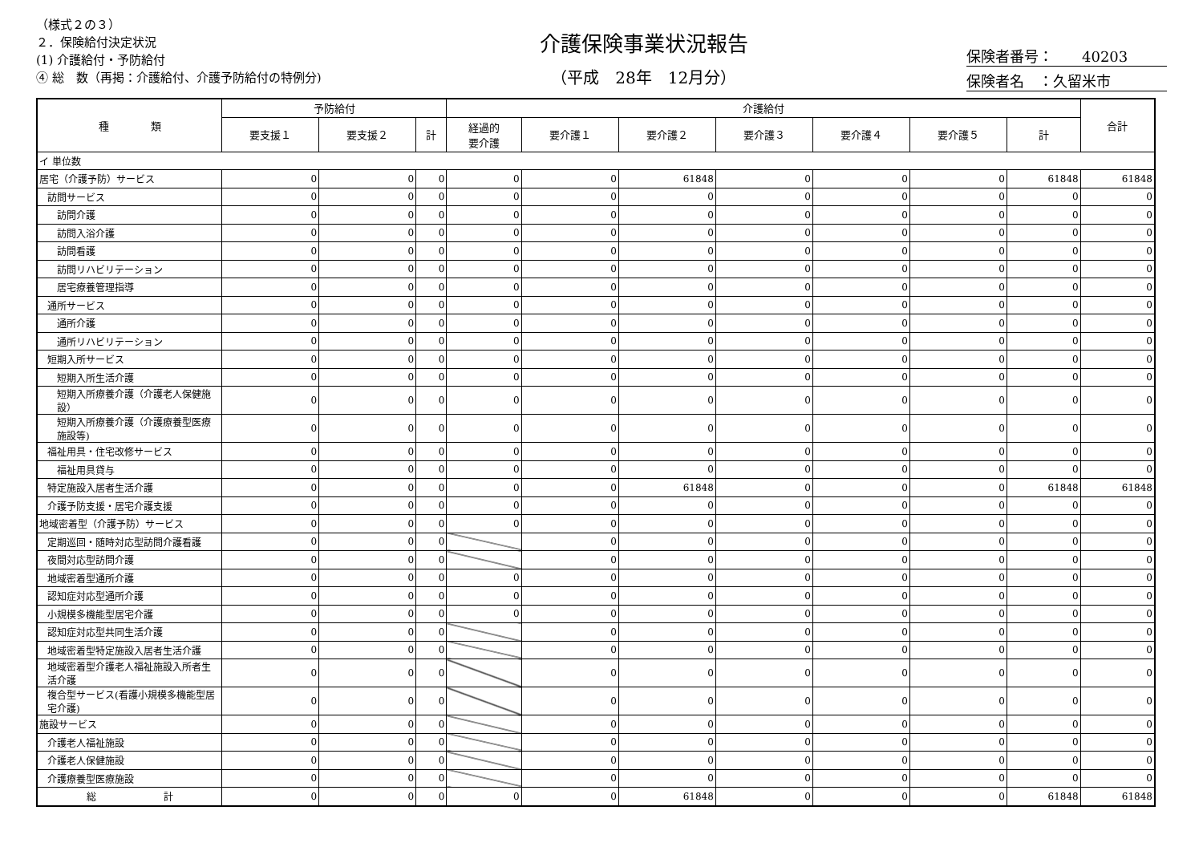（様式２の３）
２．保険給付決定状況
(1) 介護給付・予防給付
④ 総　数（再掲：介護給付、介護予防給付の特例分)
介護保険事業状況報告
（平成　28年　12月分）
保険者番号：　　40203
保険者名　：久留米市
| 種 類 | 予防給付 | | | 介護給付 | | | | | | | 合計 |
| --- | --- | --- | --- | --- | --- | --- | --- | --- | --- | --- | --- |
| | 要支援１ | 要支援２ | 計 | 経過的 要介護 | 要介護１ | 要介護２ | 要介護３ | 要介護４ | 要介護５ | 計 | |
| イ 単位数 | | | | | | | | | | | |
| 居宅（介護予防）サービス | 0 | 0 | 0 | 0 | 0 | 61848 | 0 | 0 | 0 | 61848 | 61848 |
| 訪問サービス | 0 | 0 | 0 | 0 | 0 | 0 | 0 | 0 | 0 | 0 | 0 |
| 訪問介護 | 0 | 0 | 0 | 0 | 0 | 0 | 0 | 0 | 0 | 0 | 0 |
| 訪問入浴介護 | 0 | 0 | 0 | 0 | 0 | 0 | 0 | 0 | 0 | 0 | 0 |
| 訪問看護 | 0 | 0 | 0 | 0 | 0 | 0 | 0 | 0 | 0 | 0 | 0 |
| 訪問リハビリテーション | 0 | 0 | 0 | 0 | 0 | 0 | 0 | 0 | 0 | 0 | 0 |
| 居宅療養管理指導 | 0 | 0 | 0 | 0 | 0 | 0 | 0 | 0 | 0 | 0 | 0 |
| 通所サービス | 0 | 0 | 0 | 0 | 0 | 0 | 0 | 0 | 0 | 0 | 0 |
| 通所介護 | 0 | 0 | 0 | 0 | 0 | 0 | 0 | 0 | 0 | 0 | 0 |
| 通所リハビリテーション | 0 | 0 | 0 | 0 | 0 | 0 | 0 | 0 | 0 | 0 | 0 |
| 短期入所サービス | 0 | 0 | 0 | 0 | 0 | 0 | 0 | 0 | 0 | 0 | 0 |
| 短期入所生活介護 | 0 | 0 | 0 | 0 | 0 | 0 | 0 | 0 | 0 | 0 | 0 |
| 短期入所療養介護（介護老人保健施設） | 0 | 0 | 0 | 0 | 0 | 0 | 0 | 0 | 0 | 0 | 0 |
| 短期入所療養介護（介護療養型医療施設等) | 0 | 0 | 0 | 0 | 0 | 0 | 0 | 0 | 0 | 0 | 0 |
| 福祉用具・住宅改修サービス | 0 | 0 | 0 | 0 | 0 | 0 | 0 | 0 | 0 | 0 | 0 |
| 福祉用具貸与 | 0 | 0 | 0 | 0 | 0 | 0 | 0 | 0 | 0 | 0 | 0 |
| 特定施設入居者生活介護 | 0 | 0 | 0 | 0 | 0 | 61848 | 0 | 0 | 0 | 61848 | 61848 |
| 介護予防支援・居宅介護支援 | 0 | 0 | 0 | 0 | 0 | 0 | 0 | 0 | 0 | 0 | 0 |
| 地域密着型（介護予防）サービス | 0 | 0 | 0 | 0 | 0 | 0 | 0 | 0 | 0 | 0 | 0 |
| 定期巡回・随時対応型訪問介護看護 | 0 | 0 | 0 | | 0 | 0 | 0 | 0 | 0 | 0 | 0 |
| 夜間対応型訪問介護 | 0 | 0 | 0 | | 0 | 0 | 0 | 0 | 0 | 0 | 0 |
| 地域密着型通所介護 | 0 | 0 | 0 | 0 | 0 | 0 | 0 | 0 | 0 | 0 | 0 |
| 認知症対応型通所介護 | 0 | 0 | 0 | 0 | 0 | 0 | 0 | 0 | 0 | 0 | 0 |
| 小規模多機能型居宅介護 | 0 | 0 | 0 | 0 | 0 | 0 | 0 | 0 | 0 | 0 | 0 |
| 認知症対応型共同生活介護 | 0 | 0 | 0 | | 0 | 0 | 0 | 0 | 0 | 0 | 0 |
| 地域密着型特定施設入居者生活介護 | 0 | 0 | 0 | | 0 | 0 | 0 | 0 | 0 | 0 | 0 |
| 地域密着型介護老人福祉施設入所者生活介護 | 0 | 0 | 0 | | 0 | 0 | 0 | 0 | 0 | 0 | 0 |
| 複合型サービス(看護小規模多機能型居宅介護) | 0 | 0 | 0 | | 0 | 0 | 0 | 0 | 0 | 0 | 0 |
| 施設サービス | 0 | 0 | 0 | | 0 | 0 | 0 | 0 | 0 | 0 | 0 |
| 介護老人福祉施設 | 0 | 0 | 0 | | 0 | 0 | 0 | 0 | 0 | 0 | 0 |
| 介護老人保健施設 | 0 | 0 | 0 | | 0 | 0 | 0 | 0 | 0 | 0 | 0 |
| 介護療養型医療施設 | 0 | 0 | 0 | | 0 | 0 | 0 | 0 | 0 | 0 | 0 |
| 総 計 | 0 | 0 | 0 | 0 | 0 | 61848 | 0 | 0 | 0 | 61848 | 61848 |